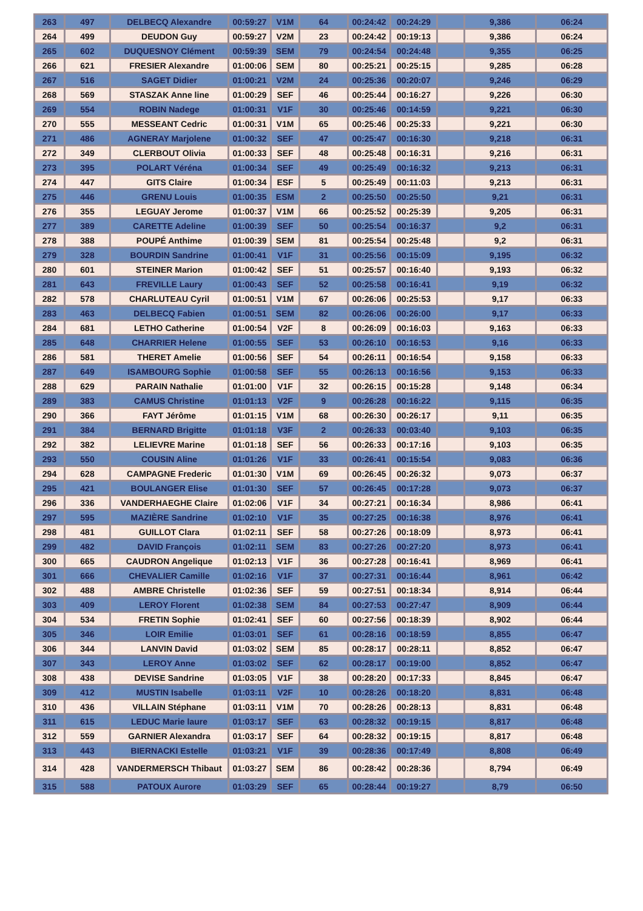| 263 | 497 | DELBECQ Alexandre | 00:59:27 | V1M | 64 | 00:24:42 | 00:24:29 | | 9,386 | 06:24 |
| 264 | 499 | DEUDON Guy | 00:59:27 | V2M | 23 | 00:24:42 | 00:19:13 | | 9,386 | 06:24 |
| 265 | 602 | DUQUESNOY Clément | 00:59:39 | SEM | 79 | 00:24:54 | 00:24:48 | | 9,355 | 06:25 |
| 266 | 621 | FRESIER Alexandre | 01:00:06 | SEM | 80 | 00:25:21 | 00:25:15 | | 9,285 | 06:28 |
| 267 | 516 | SAGET Didier | 01:00:21 | V2M | 24 | 00:25:36 | 00:20:07 | | 9,246 | 06:29 |
| 268 | 569 | STASZAK Anne line | 01:00:29 | SEF | 46 | 00:25:44 | 00:16:27 | | 9,226 | 06:30 |
| 269 | 554 | ROBIN Nadege | 01:00:31 | V1F | 30 | 00:25:46 | 00:14:59 | | 9,221 | 06:30 |
| 270 | 555 | MESSEANT Cedric | 01:00:31 | V1M | 65 | 00:25:46 | 00:25:33 | | 9,221 | 06:30 |
| 271 | 486 | AGNERAY Marjolene | 01:00:32 | SEF | 47 | 00:25:47 | 00:16:30 | | 9,218 | 06:31 |
| 272 | 349 | CLERBOUT Olivia | 01:00:33 | SEF | 48 | 00:25:48 | 00:16:31 | | 9,216 | 06:31 |
| 273 | 395 | POLART Véréna | 01:00:34 | SEF | 49 | 00:25:49 | 00:16:32 | | 9,213 | 06:31 |
| 274 | 447 | GITS Claire | 01:00:34 | ESF | 5 | 00:25:49 | 00:11:03 | | 9,213 | 06:31 |
| 275 | 446 | GRENU Louis | 01:00:35 | ESM | 2 | 00:25:50 | 00:25:50 | | 9,21 | 06:31 |
| 276 | 355 | LEGUAY Jerome | 01:00:37 | V1M | 66 | 00:25:52 | 00:25:39 | | 9,205 | 06:31 |
| 277 | 389 | CARETTE Adeline | 01:00:39 | SEF | 50 | 00:25:54 | 00:16:37 | | 9,2 | 06:31 |
| 278 | 388 | POUPÉ Anthime | 01:00:39 | SEM | 81 | 00:25:54 | 00:25:48 | | 9,2 | 06:31 |
| 279 | 328 | BOURDIN Sandrine | 01:00:41 | V1F | 31 | 00:25:56 | 00:15:09 | | 9,195 | 06:32 |
| 280 | 601 | STEINER Marion | 01:00:42 | SEF | 51 | 00:25:57 | 00:16:40 | | 9,193 | 06:32 |
| 281 | 643 | FREVILLE Laury | 01:00:43 | SEF | 52 | 00:25:58 | 00:16:41 | | 9,19 | 06:32 |
| 282 | 578 | CHARLUTEAU Cyril | 01:00:51 | V1M | 67 | 00:26:06 | 00:25:53 | | 9,17 | 06:33 |
| 283 | 463 | DELBECQ Fabien | 01:00:51 | SEM | 82 | 00:26:06 | 00:26:00 | | 9,17 | 06:33 |
| 284 | 681 | LETHO Catherine | 01:00:54 | V2F | 8 | 00:26:09 | 00:16:03 | | 9,163 | 06:33 |
| 285 | 648 | CHARRIER Helene | 01:00:55 | SEF | 53 | 00:26:10 | 00:16:53 | | 9,16 | 06:33 |
| 286 | 581 | THERET Amelie | 01:00:56 | SEF | 54 | 00:26:11 | 00:16:54 | | 9,158 | 06:33 |
| 287 | 649 | ISAMBOURG Sophie | 01:00:58 | SEF | 55 | 00:26:13 | 00:16:56 | | 9,153 | 06:33 |
| 288 | 629 | PARAIN Nathalie | 01:01:00 | V1F | 32 | 00:26:15 | 00:15:28 | | 9,148 | 06:34 |
| 289 | 383 | CAMUS Christine | 01:01:13 | V2F | 9 | 00:26:28 | 00:16:22 | | 9,115 | 06:35 |
| 290 | 366 | FAYT Jérôme | 01:01:15 | V1M | 68 | 00:26:30 | 00:26:17 | | 9,11 | 06:35 |
| 291 | 384 | BERNARD Brigitte | 01:01:18 | V3F | 2 | 00:26:33 | 00:03:40 | | 9,103 | 06:35 |
| 292 | 382 | LELIEVRE Marine | 01:01:18 | SEF | 56 | 00:26:33 | 00:17:16 | | 9,103 | 06:35 |
| 293 | 550 | COUSIN Aline | 01:01:26 | V1F | 33 | 00:26:41 | 00:15:54 | | 9,083 | 06:36 |
| 294 | 628 | CAMPAGNE Frederic | 01:01:30 | V1M | 69 | 00:26:45 | 00:26:32 | | 9,073 | 06:37 |
| 295 | 421 | BOULANGER Elise | 01:01:30 | SEF | 57 | 00:26:45 | 00:17:28 | | 9,073 | 06:37 |
| 296 | 336 | VANDERHAEGHE Claire | 01:02:06 | V1F | 34 | 00:27:21 | 00:16:34 | | 8,986 | 06:41 |
| 297 | 595 | MAZIÈRE Sandrine | 01:02:10 | V1F | 35 | 00:27:25 | 00:16:38 | | 8,976 | 06:41 |
| 298 | 481 | GUILLOT Clara | 01:02:11 | SEF | 58 | 00:27:26 | 00:18:09 | | 8,973 | 06:41 |
| 299 | 482 | DAVID François | 01:02:11 | SEM | 83 | 00:27:26 | 00:27:20 | | 8,973 | 06:41 |
| 300 | 665 | CAUDRON Angelique | 01:02:13 | V1F | 36 | 00:27:28 | 00:16:41 | | 8,969 | 06:41 |
| 301 | 666 | CHEVALIER Camille | 01:02:16 | V1F | 37 | 00:27:31 | 00:16:44 | | 8,961 | 06:42 |
| 302 | 488 | AMBRE Christelle | 01:02:36 | SEF | 59 | 00:27:51 | 00:18:34 | | 8,914 | 06:44 |
| 303 | 409 | LEROY Florent | 01:02:38 | SEM | 84 | 00:27:53 | 00:27:47 | | 8,909 | 06:44 |
| 304 | 534 | FRETIN Sophie | 01:02:41 | SEF | 60 | 00:27:56 | 00:18:39 | | 8,902 | 06:44 |
| 305 | 346 | LOIR Emilie | 01:03:01 | SEF | 61 | 00:28:16 | 00:18:59 | | 8,855 | 06:47 |
| 306 | 344 | LANVIN David | 01:03:02 | SEM | 85 | 00:28:17 | 00:28:11 | | 8,852 | 06:47 |
| 307 | 343 | LEROY Anne | 01:03:02 | SEF | 62 | 00:28:17 | 00:19:00 | | 8,852 | 06:47 |
| 308 | 438 | DEVISE Sandrine | 01:03:05 | V1F | 38 | 00:28:20 | 00:17:33 | | 8,845 | 06:47 |
| 309 | 412 | MUSTIN Isabelle | 01:03:11 | V2F | 10 | 00:28:26 | 00:18:20 | | 8,831 | 06:48 |
| 310 | 436 | VILLAIN Stéphane | 01:03:11 | V1M | 70 | 00:28:26 | 00:28:13 | | 8,831 | 06:48 |
| 311 | 615 | LEDUC Marie laure | 01:03:17 | SEF | 63 | 00:28:32 | 00:19:15 | | 8,817 | 06:48 |
| 312 | 559 | GARNIER Alexandra | 01:03:17 | SEF | 64 | 00:28:32 | 00:19:15 | | 8,817 | 06:48 |
| 313 | 443 | BIERNACKI Estelle | 01:03:21 | V1F | 39 | 00:28:36 | 00:17:49 | | 8,808 | 06:49 |
| 314 | 428 | VANDERMERSCH Thibaut | 01:03:27 | SEM | 86 | 00:28:42 | 00:28:36 | | 8,794 | 06:49 |
| 315 | 588 | PATOUX Aurore | 01:03:29 | SEF | 65 | 00:28:44 | 00:19:27 | | 8,79 | 06:50 |